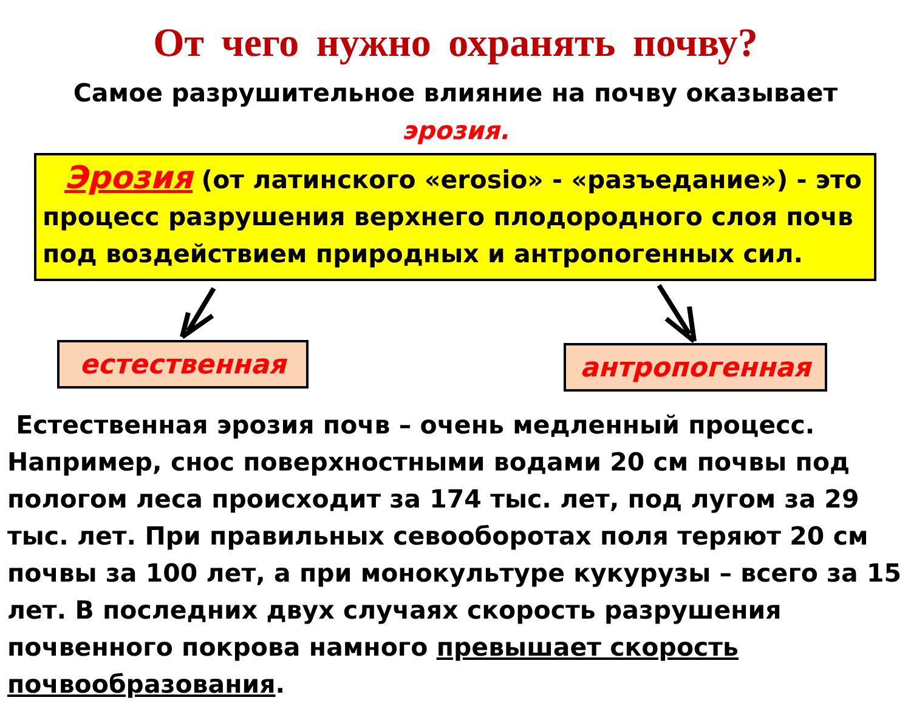От чего нужно охранять почву?
Самое разрушительное влияние на почву оказывает
эрозия.
Эрозия (от латинского «erosio» - «разъедание») - это процесс разрушения верхнего плодородного слоя почв под воздействием природных и антропогенных сил.
естественная антропогенная
Естественная эрозия почв – очень медленный процесс. Например, снос поверхностными водами 20 см почвы под пологом леса происходит за 174 тыс. лет, под лугом за 29 тыс. лет. При правильных севооборотах поля теряют 20 см почвы за 100 лет, а при монокультуре кукурузы – всего за 15 лет. В последних двух случаях скорость разрушения почвенного покрова намного превышает скорость почвообразования.